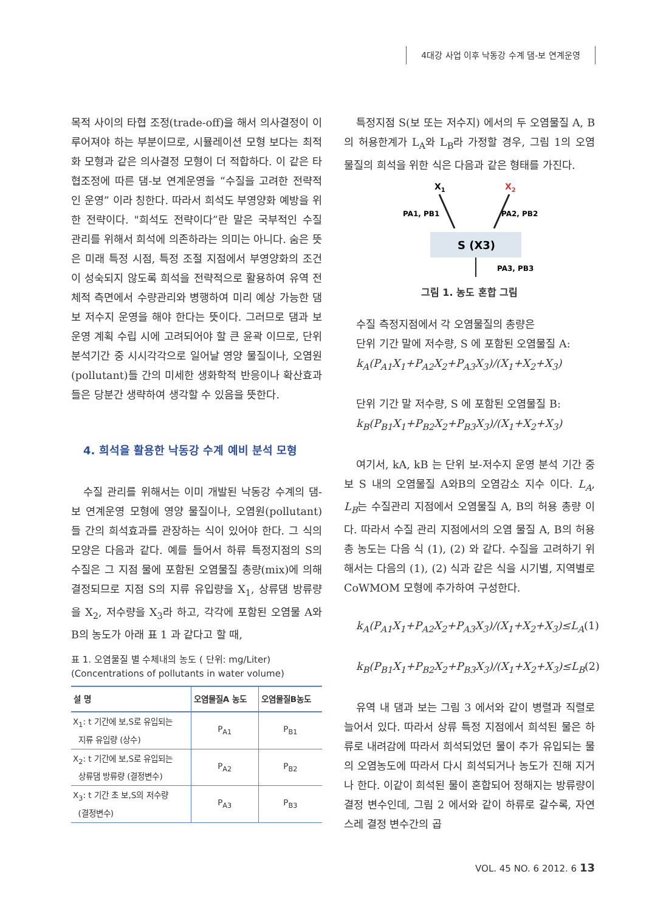4대강 사업 이후 낙동강 수계 댐-보 연계운영
목적 사이의 타협 조정(trade-off)을 해서 의사결정이 이루어져야 하는 부분이므로, 시뮬레이션 모형 보다는 최적화 모형과 같은 의사결정 모형이 더 적합하다. 이 같은 타협조정에 따른 댐-보 연계운영을 “수질을 고려한 전략적인 운영” 이라 칭한다. 따라서 희석도 부영양화 예방을 위한 전략이다. "희석도 전략이다”란 말은 국부적인 수질 관리를 위해서 희석에 의존하라는 의미는 아니다. 숨은 뜻은 미래 특정 시점, 특정 조절 지점에서 부영양화의 조건이 성숙되지 않도록 희석을 전략적으로 활용하여 유역 전체적 측면에서 수량관리와 병행하여 미리 예상 가능한 댐 보 저수지 운영을 해야 한다는 뜻이다. 그러므로 댐과 보 운영 계획 수립 시에 고려되어야 할 큰 윤곽 이므로, 단위 분석기간 중 시시각각으로 일어날 영양 물질이나, 오염원(pollutant)들 간의 미세한 생화학적 반응이나 확산효과들은 당분간 생략하여 생각할 수 있음을 뜻한다.
4. 희석을 활용한 낙동강 수계 예비 분석 모형
수질 관리를 위해서는 이미 개발된 낙동강 수계의 댐-보 연계운영 모형에 영양 물질이나, 오염원(pollutant)들 간의 희석효과를 관장하는 식이 있어야 한다. 그 식의 모양은 다음과 같다. 예를 들어서 하류 특정지점의 S의 수질은 그 지점 물에 포함된 오염물질 총량(mix)에 의해 결정되므로 지점 S의 지류 유입량을 X<sub>1</sub>, 상류댐 방류량을 X<sub>2</sub>, 저수량을 X<sub>3</sub>라 하고, 각각에 포함된 오염물 A와 B의 농도가 아래 표 1 과 같다고 할 때,
표 1. 오염물질 별 수체내의 농도 ( 단위: mg/Liter)
(Concentrations of pollutants in water volume)
| 설 명 | 오염물질A 농도 | 오염물질B농도 |
| --- | --- | --- |
| X<sub>1</sub>: t 기간에 보,S로 유입되는 지류 유입량 (상수) | P<sub>A1</sub> | P<sub>B1</sub> |
| X<sub>2</sub>: t 기간에 보,S로 유입되는 상류댐 방류량 (결정변수) | P<sub>A2</sub> | P<sub>B2</sub> |
| X<sub>3</sub>: t 기간 초 보,S의 저수량 (결정변수) | P<sub>A3</sub> | P<sub>B3</sub> |
특정지점 S(보 또는 저수지) 에서의 두 오염물질 A, B 의 허용한계가 L<sub>A</sub>와 L<sub>B</sub>라 가정할 경우, 그림 1의 오염 물질의 희석을 위한 식은 다음과 같은 형태를 가진다.
X1
X2
PA1, PB1
PA2, PB2
S (X3)
PA3, PB3
그림 1. 농도 혼합 그림
수질 측정지점에서 각 오염물질의 총량은
단위 기간 말에 저수량, S 에 포함된 오염물질 A:
k<sub>A</sub>(P<sub>A1</sub>X<sub>1</sub>+P<sub>A2</sub>X<sub>2</sub>+P<sub>A3</sub>X<sub>3</sub>)/(X<sub>1</sub>+X<sub>2</sub>+X<sub>3</sub>)
단위 기간 말 저수량, S 에 포함된 오염물질 B:
k<sub>B</sub>(P<sub>B1</sub>X<sub>1</sub>+P<sub>B2</sub>X<sub>2</sub>+P<sub>B3</sub>X<sub>3</sub>)/(X<sub>1</sub>+X<sub>2</sub>+X<sub>3</sub>)
여기서, kA, kB 는 단위 보-저수지 운영 분석 기간 중 보 S 내의 오염물질 A와B의 오염감소 지수 이다. L<sub>A</sub>, L<sub>B</sub>는 수질관리 지점에서 오염물질 A, B의 허용 총량 이다. 따라서 수질 관리 지점에서의 오염 물질 A, B의 허용 총 농도는 다음 식 (1), (2) 와 같다. 수질을 고려하기 위해서는 다음의 (1), (2) 식과 같은 식을 시기별, 지역별로 CoWMOM 모형에 추가하여 구성한다.
k<sub>A</sub>(P<sub>A1</sub>X<sub>1</sub>+P<sub>A2</sub>X<sub>2</sub>+P<sub>A3</sub>X<sub>3</sub>)/(X<sub>1</sub>+X<sub>2</sub>+X<sub>3</sub>)≤L<sub>A</sub> (1)
k<sub>B</sub>(P<sub>B1</sub>X<sub>1</sub>+P<sub>B2</sub>X<sub>2</sub>+P<sub>B3</sub>X<sub>3</sub>)/(X<sub>1</sub>+X<sub>2</sub>+X<sub>3</sub>)≤L<sub>B</sub> (2)
유역 내 댐과 보는 그림 3 에서와 같이 병렬과 직렬로 늘어서 있다. 따라서 상류 특정 지점에서 희석된 물은 하류로 내려감에 따라서 희석되었던 물이 추가 유입되는 물의 오염농도에 따라서 다시 희석되거나 농도가 진해 지거나 한다. 이같이 희석된 물이 혼합되어 정해지는 방류량이결정 변수인데, 그림 2 에서와 같이 하류로 갈수록, 자연스레 결정 변수간의 곱
VOL. 45 NO. 6 2012. 6 13